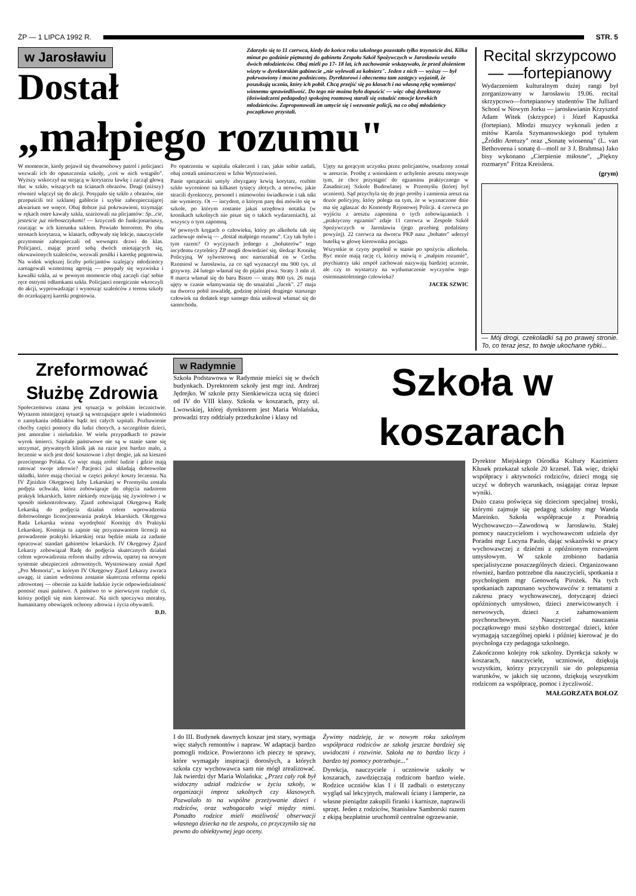ŻP — 1 LIPCA 1992 R. STR. 5
w Jarosławiu
Dostał
Zdarzyło się to 11 czerwca, kiedy do końca roku szkolnego pozostało tylko trzynaście dni. Kilka minut po godzinie piętnastej do gabinetu Zespołu Szkół Spożywczych w Jarosławiu weszło dwóch młodzieńców. Obaj mieli po 17- 18 lat, ich zachowanie wskazywało, że przed złożeniem wizyty w dyrektorskim gabinecie „nie wylewali za kołnierz". Jeden z nich — wyższy — był pokrwawiony i mocno podniecony. Dyrektorowi i obecnemu tam zastępcy wyjaśnił, że poszukują ucznia, który ich pobił. Chcą przejść się po klasach i na własną rękę wymierzyć winnemu sprawiedliwość. Do tego nie można było dopuścić — więc obaj dyrektorzy (doświadczeni pedagodzy) spokojną rozmową starali się ostudzić emocje krewkich młodzieńców. Zaproponowali im umycie się i wezwanie policji, na co obaj młodzieńcy początkowo przystali.
„małpiego rozumu"
W momencie, kiedy pojawił się dwuosobowy patrol i policjanci wezwali ich do opuszczenia szkoły, „coś w nich wstąpiło". Wyższy wskoczył na stojącą w korytarzu ławkę i zaczął głową tłuc w szkło, wiszących na ścianach obrazów. Drugi (niższy) również włączył się do akcji. Posypało się szkło z obrazów, nie przepuścili też szklanej gablocie i szybie zabezpieczającej akwarium we wnęce. Obaj dobrze już pokrwawieni, trzymając w rękach ostre kawały szkła, szarżowali na plicjantów: Sp...cie, jesteście już nieboszczykami! — krzyczeli do funkcjonariuszy, rzucając w ich kierunku szkłem. Powiało horrorem. Po obu stronach korytarza, w klasach, odbywały się lekcje, nauczyciele przytomnie zabezpieczali od wewnątrz drzwi do klas. Policjanci, mając przed sobą dwóch miotających się, okrwawionych szaleńców, wezwali posiłki i karetkę pogotowia. Na widok większej liczby policjantów szalejący młodzieńcy zareagowali wzmożoną agresją — posypały się wyzwiska i kawałki szkła, aż w pewnym momencie obaj zaczęli ciąć sobie ręce ostrymi odłamkami szkła. Policjanci energicznie wkroczyli do akcji, wyprowadzając i wynosząc szaleńców z terenu szkoły do oczekującej karetki pogotowia.
Po opatrzeniu w szpitalu okaleczeń i ran, jakie sobie zadali, obaj zostali umieszczeni w Izbie Wytrzeźwień.
Panie sprzątaczki umyły zbryzgany krwią korytarz, rozbite szkło wyceniono na kilkaset tysięcy złotych, a nerwów, jakie stracili dyrektorzy, personel i mimowolni świadkowie i tak nikt nie wymierzy. Ot — incydent, o którym parę dni mówiło się w szkole, po którym zostanie jakaś urzędowa notatka (w kronikach szkolnych nie pisze się o takich wydarzeniach), aż wszyscy o tym zapomną.
W pewnych kręgach o człowieku, który po alkoholu tak się zachowuje mówią — „dostał małpiego rozumu". Czy tak było i tym razem? O wyczynach jednego z „bohaterów" tego incydentu czytelnicy ŻP mogli dowiedzieć się, śledząc Kronikę Policyjną. W sylwestrową noc narozrabiał on w Cechu Rzemiosł w Jarosławiu, za co sąd wyznaczył mu 900 tys. zł grzywny. 24 lutego włamał się do pijalni piwa. Straty 3 mln zł. 8 marca włamał się do baru Bistro — straty 800 tys. 26 maja ujęty w czasie włamywania się do smażalni „Jacek". 27 maja na dworcu pobił inwalidę, godzinę później drugiego starszego człowiek na dodatek tego samego dnia usiłował włamać się do samochodu.
Ujęty na gorącym uczynku przez policjantów, osadzony został w areszcie. Prośbę z wnioskiem o uchylenie aresztu motywuje tym, że chce przystąpić do egzaminu praktycznego w Zasadniczej Szkole Budowlanej w Przemyślu (której był uczniem). Sąd przychyla się do jego prośby i zamienia areszt na dozór policyjny, który polega na tym, że w wyznaczone dnie ma się zgłaszać do Komendy Rejonowej Policji. 4 czerwca po wyjściu z aresztu zapomina o tych zobowiązaniach i „praktyczny egzamin" zdaje 11 czerwca w Zespole Szkół Spożywczych w Jarosławiu (jego przebieg podaliśmy powyżej). 22 czerwca na dworcu PKP nasz „bohater" uderzył butelką w głowę kierownika pociągu.
Wszystkie te czyny popełnił w stanie po spożyciu alkoholu. Być może mają rację ci, którzy mówią o „małpim rozumie", psychiatrzy taki zespół zachowań nazywają bardziej uczenie, ale czy to wystarczy na wytłumaczenie wyczynów tego osiemnastoletniego człowieka?
JACEK SZWIC
Recital skrzypcowo— —fortepianowy
Wydarzeniem kulturalnym dużej rangi był zorganizowany w Jarosławiu 19.06. recital skrzypcowo—fortepianowy studentów The Julliard School w Nowym Jorku — jarosławianin Krzysztof Adam Witek (skrzypce) i Józef Kapustka (fortepian). Młodzi muzycy wykonali jeden z mitów Karola Szymanowskiego pod tytułem „Źródło Aretuzy" oraz „Sonatę wiosenną" (L. van Bethoveena i sonatę d—moll nr 3 J. Brahmsa) Jako bisy wykonano „Cierpienie miłosne", „Piękny rozmaryn" Fritza Kreislera.
(grym)
— Mój drogi, czekoladki są po prawej stronie. To, co teraz jesz, to twoje ukochane rybki...
Zreformować Służbę Zdrowia
Społeczeństwu znana jest sytuacja w polskim lecznictwie. Wyrazem istniejącej sytuacji są wstrząsające apele i wiadomości o zamykaniu oddziałów bądź też całych szpitali. Pozbawienie choćby części pomocy dla ludzi chorych, a szczególnie dzieci, jest amoralne i nieludzkie. W wielu przypadkach to prawie wyrok śmierci. Szpitale państwowe nie są w stanie same się utrzymać, prywatnych klinik jak na razie jest bardzo mało, a leczenie w nich jest dość kosztowne i zbyt drogie, jak na kieszeń przeciętnego Polaka. Co więc mają zrobić ludzie i gdzie mają ratować swoje zdrowie? Pacjenci już składają dobrowolne składki, które mają chociaż w części pokryć koszty leczenia. Na IV Zjeździe Okręgowej Izby Lekarskiej w Przemyślu została podjęta uchwała, która zobowiązuje do objęcia nadzorem praktyk lekarskich, które niekiedy rozwijają się żywiołowo i w sposób niekontrolowany. Zjazd zobowiązał Okręgową Radę Lekarską do podjęcia działań celem wprowadzenia dobrowolnego licencjonowania praktyk lekarskich. Okręgowa Rada Lekarska winna wyodrębnić Komisję d/s Praktyki Lekarskiej. Komisja ta zajmie się przyznawaniem licencji na prowadzenie praktyki lekarskiej oraz będzie miała za zadanie opracować standart gabinetów lekarskich. IV Okręgowy Zjazd Lekarzy zobowiązał Radę do podjęcia skutecznych działań celem wprowadzenia reform służby zdrowia, opartej na nowym systemie ubezpieczeń zdrowotnych. Wystosowany został Apel „Pro Memoria", w którym IV Okręgowy Zjazd Lekarzy zwraca uwagę, iż zanim wdrożona zostanie skuteczna reforma opieki zdrowotnej — obecnie za każde ludzkie życie odpowiedzialność ponosić musi państwo. A państwo to w pierwszym rzędzie ci, którzy podjęli się nim kierować. Na nich spoczywa moralny, humanitarny obowiązek ochrony zdrowia i życia obywateli.
D.D.
w Radymnie
Szkoła Podstawowa w Radymnie mieści się w dwóch budynkach. Dyrektorem szkoły jest mgr inż. Andrzej Jędrejko. W szkole przy Sienkiewicza uczą się dzieci od IV do VIII klasy. Szkoła w koszarach, przy ul. Lwowskiej, której dyrektorem jest Maria Wolańska, prowadzi trzy oddziały przedszkolne i klasy od
Szkoła w koszarach
I do III. Budynek dawnych koszar jest stary, wymaga więc stałych remontów i napraw. W adaptacji bardzo pomogli rodzice. Powierzono ich pieczy te sprawy, które wymagały inspiracji dorosłych, a których szkoła czy wychowawca sam nie mógł zrealizować. Jak twierdzi dyr Maria Wolańska: „Przez cały rok był widoczny udział rodziców w życiu szkoły, w organizacji imprez szkolnych czy klasowych. Pozwalało to na wspólne przeżywanie dzieci i rodziców, oraz wzbogacało więź między nimi. Ponadto rodzice mieli możliwość obserwacji własnego dziecka na tle zespołu, co przyczyniło się na pewno do obiektywnej jego oceny.
Żywimy nadzieję, że w nowym roku szkolnym współpraca rodziców ze szkołą jeszcze bardziej się uwidoczni i rozwinie. Szkoła na to bardzo liczy i bardzo tej pomocy potrzebuje..."
Dyrekcja, nauczyciele i uczniowie szkoły w koszarach, zawdzięczają rodzicom bardzo wiele. Rodzice uczniów klas I i II zadbali o estetyczny wygląd sal lekcyjnych, malowali ściany i lamperie, za własne pieniądze zakupili firanki i karnisze, naprawili sprzęt. Jeden z rodziców, Stanisław Samborski razem z ekipą bezpłatnie uruchomił centralne ogrzewanie.
Dyrektor Miejskiego Ośrodka Kultury Kazimierz Kłusek przekazał szkole 20 krzeseł. Tak więc, dzięki współpracy i aktywności rodziców, dzieci mogą się uczyć w dobrych warunkach, osiągając coraz lepsze wyniki.
Dużo czasu poświęca się dzieciom specjalnej troski, którymi zajmuje się pedagog szkolny mgr Wanda Mareinko. Szkoła współpracuje z Poradnią Wychowawczo—Zawodową w Jarosławiu. Stałej pomocy nauczycielom i wychowawcom udziela dyr Poradni mgr Lucyna Paulo, dając wskazówki w pracy wychowawczej z dziećmi z opóźnionym rozwojem umysłowym. W szkole zrobiono badania specjalistyczne poszczególnych dzieci. Organizowano również, bardzo potrzebne dla nauczycieli, spotkania z psychologiem mgr Genowefą Pirożek. Na tych spotkaniach zapoznano wychowawców z tematami z zakresu pracy wychowawczej, dotyczącej dzieci opóźnionych umysłowo, dzieci znerwicowanych i nerwowych, dzieci z zahamowaniem psychoruchowym. Nauczyciel nauczania początkowego musi szybko dostrzegać dzieci, które wymagają szczególnej opieki i później kierować je do psychologa czy pedagoga szkolnego.
Zakończono kolejny rok szkolny. Dyrekcja szkoły w koszarach, nauczyciele, uczniowie, dziękują wszystkim, którzy przyczynili sie do polepszenia warunków, w jakich się uczono, dziękują wszystkim rodzicom za współpracę, pomoc i życzliwość.
MAŁGORZATA BOŁOZ